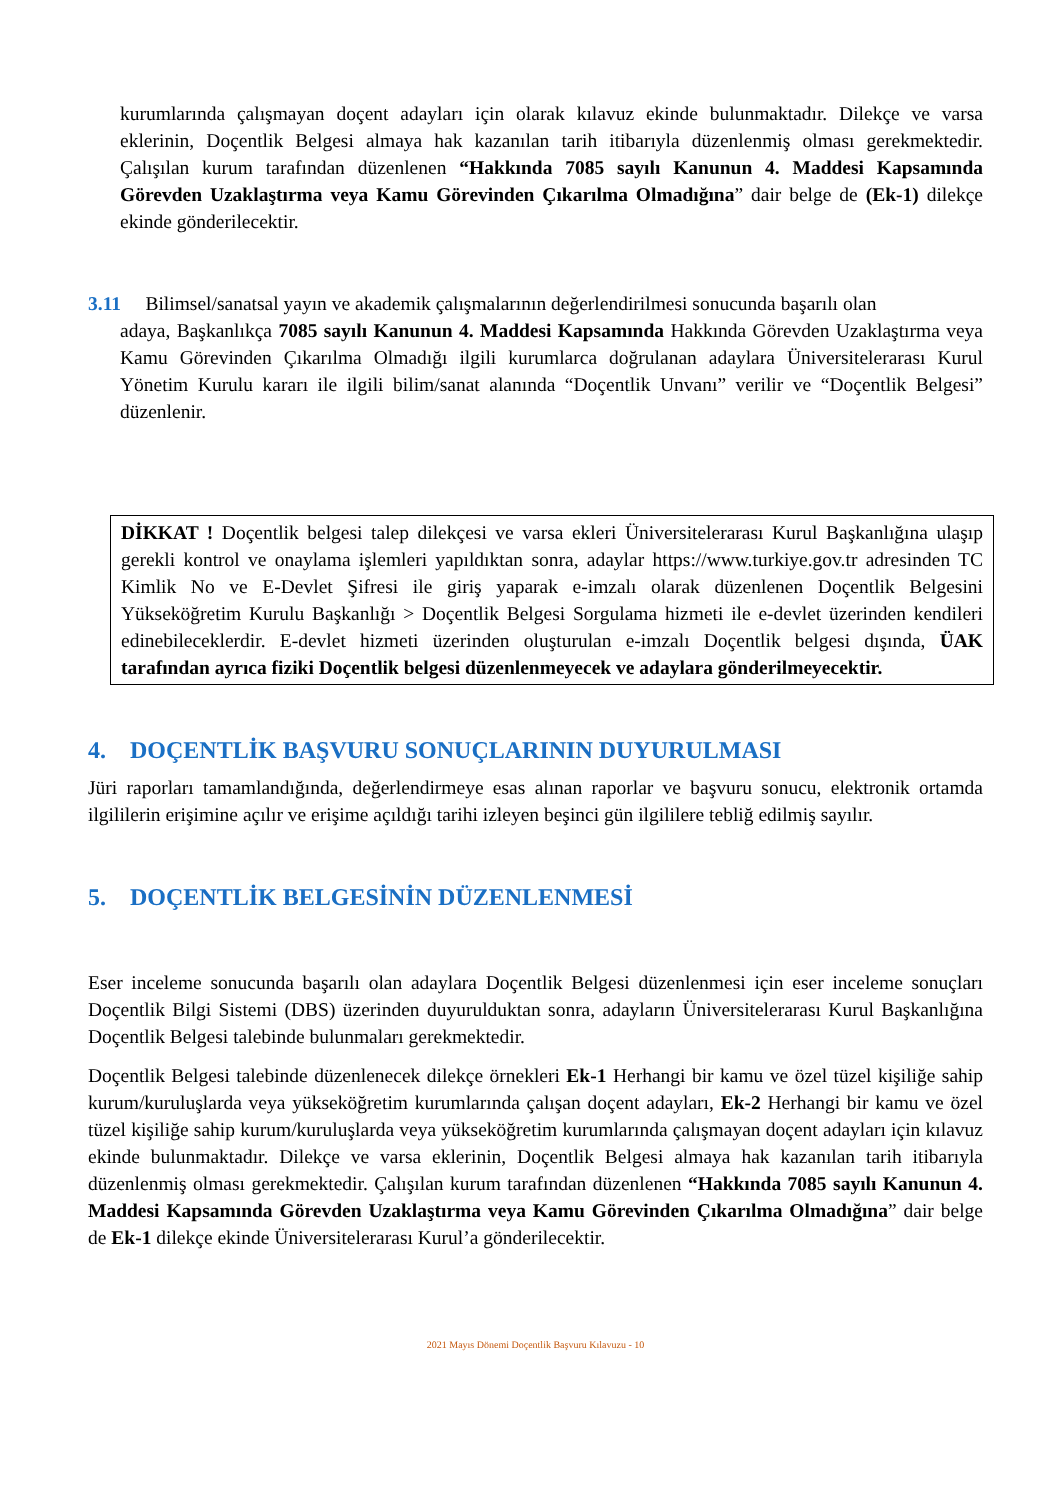kurumlarında çalışmayan doçent adayları için olarak kılavuz ekinde bulunmaktadır. Dilekçe ve varsa eklerinin, Doçentlik Belgesi almaya hak kazanılan tarih itibarıyla düzenlenmiş olması gerekmektedir. Çalışılan kurum tarafından düzenlenen “Hakkında 7085 sayılı Kanunun 4. Maddesi Kapsamında Görevden Uzaklaştırma veya Kamu Görevinden Çıkarılma Olmadığına” dair belge de (Ek-1) dilekçe ekinde gönderilecektir.
3.11 Bilimsel/sanatsal yayın ve akademik çalışmalarının değerlendirilmesi sonucunda başarılı olan
adaya, Başkanlıkça 7085 sayılı Kanunun 4. Maddesi Kapsamında Hakkında Görevden Uzaklaştırma veya Kamu Görevinden Çıkarılma Olmadığı ilgili kurumlarca doğrulanan adaylara Üniversitelerarası Kurul Yönetim Kurulu kararı ile ilgili bilim/sanat alanında “Doçentlik Unvanı” verilir ve “Doçentlik Belgesi” düzenlenir.
DİKKAT ! Doçentlik belgesi talep dilekçesi ve varsa ekleri Üniversitelerarası Kurul Başkanlığına ulaşıp gerekli kontrol ve onaylama işlemleri yapıldıktan sonra, adaylar https://www.turkiye.gov.tr adresinden TC Kimlik No ve E-Devlet Şifresi ile giriş yaparak e-imzalı olarak düzenlenen Doçentlik Belgesini Yükseköğretim Kurulu Başkanlığı > Doçentlik Belgesi Sorgulama hizmeti ile e-devlet üzerinden kendileri edinebileceklerdir. E-devlet hizmeti üzerinden oluşturulan e-imzalı Doçentlik belgesi dışında, ÜAK tarafından ayrıca fiziki Doçentlik belgesi düzenlenmeyecek ve adaylara gönderilmeyecektir.
4. DOÇENTLİK BAŞVURU SONUÇLARININ DUYURULMASI
Jüri raporları tamamlandığında, değerlendirmeye esas alınan raporlar ve başvuru sonucu, elektronik ortamda ilgililerin erişimine açılır ve erişime açıldığı tarihi izleyen beşinci gün ilgililere tebliğ edilmiş sayılır.
5. DOÇENTLİK BELGESİNİN DÜZENLENMESİ
Eser inceleme sonucunda başarılı olan adaylara Doçentlik Belgesi düzenlenmesi için eser inceleme sonuçları Doçentlik Bilgi Sistemi (DBS) üzerinden duyurulduktan sonra, adayların Üniversitelerarası Kurul Başkanlığına Doçentlik Belgesi talebinde bulunmaları gerekmektedir.
Doçentlik Belgesi talebinde düzenlenecek dilekçe örnekleri Ek-1 Herhangi bir kamu ve özel tüzel kişiliğe sahip kurum/kuruluşlarda veya yükseköğretim kurumlarında çalışan doçent adayları, Ek-2 Herhangi bir kamu ve özel tüzel kişiliğe sahip kurum/kuruluşlarda veya yükseköğretim kurumlarında çalışmayan doçent adayları için kılavuz ekinde bulunmaktadır. Dilekçe ve varsa eklerinin, Doçentlik Belgesi almaya hak kazanılan tarih itibarıyla düzenlenmiş olması gerekmektedir. Çalışılan kurum tarafından düzenlenen “Hakkında 7085 sayılı Kanunun 4. Maddesi Kapsamında Görevden Uzaklaştırma veya Kamu Görevinden Çıkarılma Olmadığına” dair belge de Ek-1 dilekçe ekinde Üniversitelerarası Kurul’a gönderilecektir.
2021 Mayıs Dönemi Doçentlik Başvuru Kılavuzu - 10